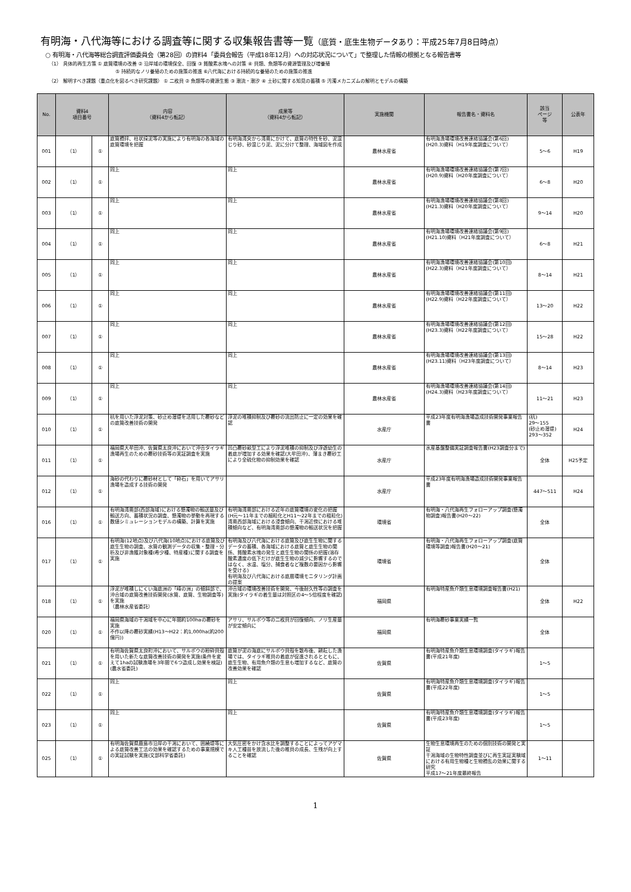有明海・八代海等における調査等に関する収集報告書等一覧（底質・底生生物データあり：平成25年7月8日時点）
○ 有明海・八代海等総合調査評価委員会（第28回）の資料4「委員会報告（平成18年12月）への対応状況について」で整理した情報の根拠となる報告書等
（1） 具体的再生方策 ① 底質環境の改善 ② 沿岸域の環境保全、回復 ③ 貧酸素水塊への対策 ④ 貝類、魚類等の資源管理及び増養殖
　　　　　　　　　　　　　　⑤ 持続的なノリ養殖のための施策の推進 ⑥八代海における持続的な養殖のための施策の推進
（2） 解明すべき課題（重点化を図るべき研究課題） ① 二枚貝 ② 魚類等の資源生態 ③ 潮流・潮汐 ④ 土砂に関する知見の蓄積 ⑤ 汚濁メカニズムの解明とモデルの構築
| No. | 資料4 項目番号 | | 内容 （資料4から転記） | 成果等 （資料4から転記） | 実施機関 | 報告書名・資料名 | 該当 ページ 等 | 公表年 |
| --- | --- | --- | --- | --- | --- | --- | --- | --- |
| 001 | （1） | ① | 底質攪拌、柱状採泥等の実施により有明海の各海域の底質環境を把握 | 有明海湾央から湾奥にかけて、底質の特性を砂、泥混じり砂、砂混じり泥、泥に分けて整理、海域図を作成 | 農林水産省 | 有明海漁場環境改善連絡協議会(第6回)(H20.3)資料（H19年度調査について） | 5～6 | H19 |
| 002 | （1） | ① | 同上 | 同上 | 農林水産省 | 有明海漁場環境改善連絡協議会(第7回)(H20.9)資料（H20年度調査について） | 6～8 | H20 |
| 003 | （1） | ① | 同上 | 同上 | 農林水産省 | 有明海漁場環境改善連絡協議会(第8回)(H21.3)資料（H20年度調査について） | 9～14 | H20 |
| 004 | （1） | ① | 同上 | 同上 | 農林水産省 | 有明海漁場環境改善連絡協議会(第9回)(H21.10)資料（H21年度調査について） | 6～8 | H21 |
| 005 | （1） | ① | 同上 | 同上 | 農林水産省 | 有明海漁場環境改善連絡協議会(第10回)(H22.3)資料（H21年度調査について） | 8～14 | H21 |
| 006 | （1） | ① | 同上 | 同上 | 農林水産省 | 有明海漁場環境改善連絡協議会(第11回)(H22.9)資料（H22年度調査について） | 13～20 | H22 |
| 007 | （1） | ① | 同上 | 同上 | 農林水産省 | 有明海漁場環境改善連絡協議会(第12回)(H23.3)資料（H22年度調査について） | 15～28 | H22 |
| 008 | （1） | ① | 同上 | 同上 | 農林水産省 | 有明海漁場環境改善連絡協議会(第13回)(H23.11)資料（H23年度調査について） | 8～14 | H23 |
| 009 | （1） | ① | 同上 | 同上 | 農林水産省 | 有明海漁場環境改善連絡協議会(第14回)(H24.3)資料（H23年度調査について） | 11～21 | H23 |
| 010 | （1） | ① | 杭を用いた浮泥対策、砂止め潜堤を活用した覆砂などの底質改善技術の開発 | 浮泥の堆積抑制及び覆砂の流出防止に一定の効果を確認 | 水産庁 | 平成23年度有明海漁場造成技術開発事業報告書 | (杭) 29～155 (砂止め潜堤) 293～352 | H24 |
| 011 | （1） | ① | 福岡県大牟田沖、佐賀県太良沖において沖合タイラギ漁場再生のための覆砂技術等の実証調査を実施 | 凹凸覆砂畝型工により浮泥堆積の抑制及び浮遊幼生の着底が増加する効果を確認(大牟田沖)、薄まき覆砂工により全硫化物の抑制効果を確認 | 水産庁 | 水産基盤整備実証調査報告書(H23調査分まで) | 全体 | H25予定 |
| 012 | （1） | ① | 海砂の代わりに覆砂材として「砕石」を用いてアサリ漁場を造成する技術の開発 | | 水産庁 | 平成23年度有明海漁場造成技術開発事業報告書 | 447～511 | H24 |
| 016 | （1） | ① | 有明海湾奥部(西部海域)における懸濁物の輸送量及び輸送方向、蓄積状況の調査、懸濁物の挙動を再現する数値シミュレーションモデルの構築、計算を実施 | 有明海湾奥部における近年の底質環境の変化の把握(H元～11年までの細粒化とH11～22年までの粗粒化) 湾奥西部海域における浸食傾向、干潟近傍における堆積傾向など、有明海湾奥部の懸濁物の輸送状況を把握 | 環境省 | 有明海・八代海再生フォローアップ調査(懸濁物調査)報告書(H20～22) | 全体 | |
| 017 | （1） | ① | 有明海(12地点)及び八代海(10地点)における底質及び底生生物の調査、水質の観測データの収集・整理・分析及び非漁獲対象種(希少種、特産種)に関する調査を実施 | 有明海及び八代海における底質及び底生生物に関するデータの蓄積、各海域における底質と底生生物の関係、貧酸素水塊の発生と底生生物の関係の把握(溶存酸素濃度の低下だけが底生生物の減少に影響するのではなく、水温、塩分、捕食者など複数の要因から影響を受ける) 有明海及び八代海における底層環境モニタリング計画の提案 | 環境省 | 有明海・八代海再生フォローアップ調査(底質環境等調査)報告書(H20～21) | 全体 | |
| 018 | （1） | ① | 浮泥が堆積しにくい海底洲の「峰の洲」の傾斜部で、沖合域の底質改善技術開発(水質、底質、生物調査等)を実施 （農林水産省委託） | 沖合域の環境改善技術を開発、今後耐久性等の調査を実施(タイラギの着生量は対照区の4～5倍程度を確認) | 福岡県 | 有明海特産魚介類生息環境調査報告書(H21) | 全体 | H22 |
| 020 | （1） | ① | 福岡県海域の干潟域を中心に年間約100haの覆砂を実施 不作以降の覆砂実績(H13～H22：約1,000ha(約200億円)) | アサリ、サルボウ等の二枚貝が回復傾向、ノリ生産量が安定傾向に | 福岡県 | 有明海覆砂事業実績一覧 | 全体 | |
| 021 | （1） | ① | 有明海佐賀県太良町沖において、サルボウの粉砕貝殻を用いた新たな底質改善技術の開発を実施(条件を変えて1haの試験漁場を3年間で6つ造成し効果を検証)(農水省委託) | 底質が泥の海底にサルボウ貝殻を散布後、耕耘した漁場では、タイラギ稚貝の着底が促進されるとともに、底生生物、有用魚介類の生息も増加するなど、底質の改善効果を確認 | 佐賀県 | 有明海特産魚介類生息環境調査(タイラギ)報告書(平成21年度) | 1～5 | |
| 022 | （1） | ① | 同上 | 同上 | 佐賀県 | 有明海特産魚介類生息環境調査(タイラギ)報告書(平成22年度) | 1～5 | |
| 023 | （1） | ① | 同上 | 同上 | 佐賀県 | 有明海特産魚介類生息環境調査(タイラギ)報告書(平成23年度) | 1～5 | |
| 025 | （1） | ① | 有明海佐賀県鹿島市沿岸の干潟において、囲繞堤等による底質改善工法の効果を確認するための事業規模での実証試験を実施(文部科学省委託) | 大気圧密をかけ含水比を調整することによってアゲマキ人工種苗を放流した後の稚貝の成長、生残が向上することを確認 | 佐賀県 | 生物生息環境再生のための個別技術の開発と実証 干潟海域の生物特性調査並びに再生実証実験域における有用生物種と生物攪乱の効果に関する研究 平成17～21年度最終報告 | 1～11 | |
1